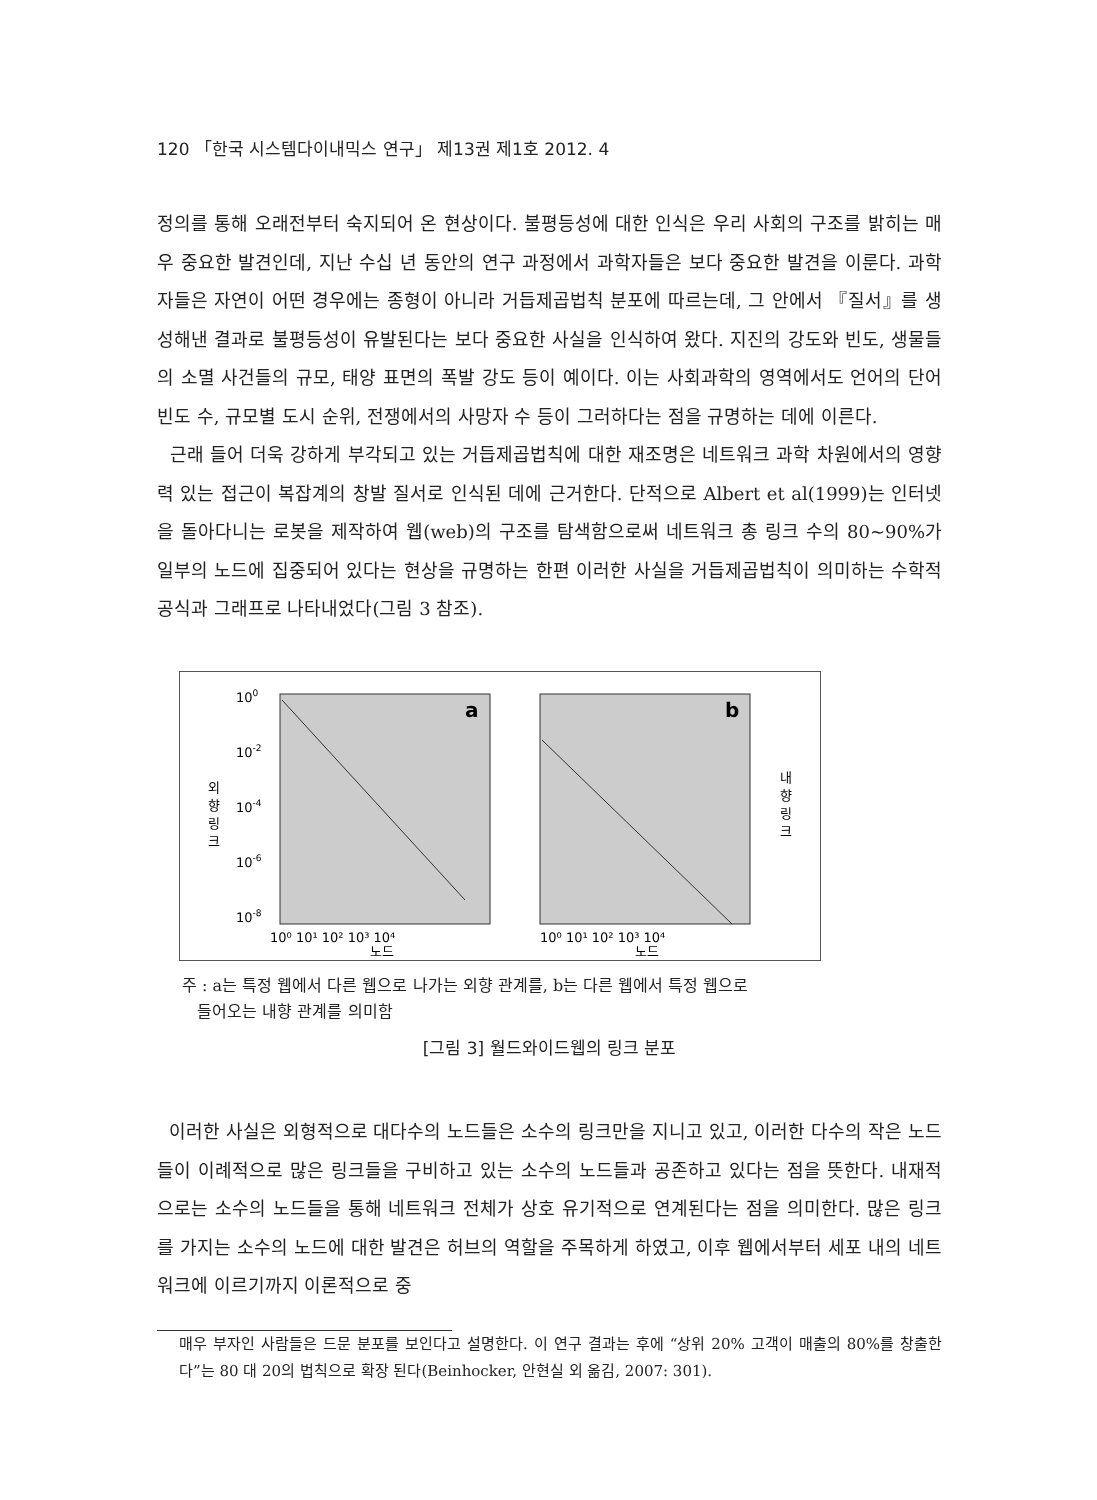120 「한국 시스템다이내믹스 연구」 제13권 제1호 2012. 4
정의를 통해 오래전부터 숙지되어 온 현상이다. 불평등성에 대한 인식은 우리 사회의 구조를 밝히는 매우 중요한 발견인데, 지난 수십 년 동안의 연구 과정에서 과학자들은 보다 중요한 발견을 이룬다. 과학자들은 자연이 어떤 경우에는 종형이 아니라 거듭제곱법칙 분포에 따르는데, 그 안에서 『질서』를 생성해낸 결과로 불평등성이 유발된다는 보다 중요한 사실을 인식하여 왔다. 지진의 강도와 빈도, 생물들의 소멸 사건들의 규모, 태양 표면의 폭발 강도 등이 예이다. 이는 사회과학의 영역에서도 언어의 단어 빈도 수, 규모별 도시 순위, 전쟁에서의 사망자 수 등이 그러하다는 점을 규명하는 데에 이른다.
근래 들어 더욱 강하게 부각되고 있는 거듭제곱법칙에 대한 재조명은 네트워크 과학 차원에서의 영향력 있는 접근이 복잡계의 창발 질서로 인식된 데에 근거한다. 단적으로 Albert et al(1999)는 인터넷을 돌아다니는 로봇을 제작하여 웹(web)의 구조를 탐색함으로써 네트워크 총 링크 수의 80~90%가 일부의 노드에 집중되어 있다는 현상을 규명하는 한편 이러한 사실을 거듭제곱법칙이 의미하는 수학적 공식과 그래프로 나타내었다(그림 3 참조).
a
b
100
10-2
10-4
10-6
10-8
10⁰ 10¹ 10² 10³ 10⁴
10⁰ 10¹ 10² 10³ 10⁴
외
향
링
크
내
향
링
크
노드
노드
주 : a는 특정 웹에서 다른 웹으로 나가는 외향 관계를, b는 다른 웹에서 특정 웹으로
들어오는 내향 관계를 의미함
[그림 3] 월드와이드웹의 링크 분포
이러한 사실은 외형적으로 대다수의 노드들은 소수의 링크만을 지니고 있고, 이러한 다수의 작은 노드들이 이례적으로 많은 링크들을 구비하고 있는 소수의 노드들과 공존하고 있다는 점을 뜻한다. 내재적으로는 소수의 노드들을 통해 네트워크 전체가 상호 유기적으로 연계된다는 점을 의미한다. 많은 링크를 가지는 소수의 노드에 대한 발견은 허브의 역할을 주목하게 하였고, 이후 웹에서부터 세포 내의 네트워크에 이르기까지 이론적으로 중
매우 부자인 사람들은 드문 분포를 보인다고 설명한다. 이 연구 결과는 후에 “상위 20% 고객이 매출의 80%를 창출한다”는 80 대 20의 법칙으로 확장 된다(Beinhocker, 안현실 외 옮김, 2007: 301).